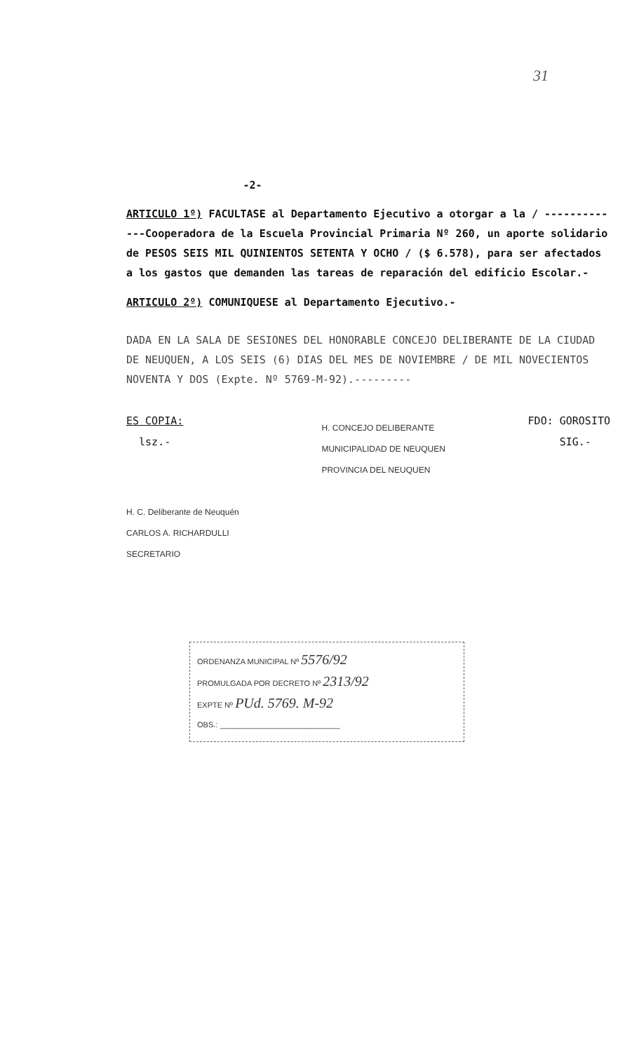31
-2-
ARTICULO 1º) FACULTASE al Departamento Ejecutivo a otorgar a la / -------------Cooperadora de la Escuela Provincial Primaria Nº 260, un aporte solidario de PESOS SEIS MIL QUINIENTOS SETENTA Y OCHO / ($ 6.578), para ser afectados a los gastos que demanden las tareas de reparación del edificio Escolar.-
ARTICULO 2º) COMUNIQUESE al Departamento Ejecutivo.-
DADA EN LA SALA DE SESIONES DEL HONORABLE CONCEJO DELIBERANTE DE LA CIUDAD DE NEUQUEN, A LOS SEIS (6) DIAS DEL MES DE NOVIEMBRE / DE MIL NOVECIENTOS NOVENTA Y DOS (Expte. Nº 5769-M-92).---------
ES COPIA:
lsz.-
H. C. Deliberante de Neuquén
CARLOS A. RICHARDULLI
SECRETARIO
H. CONCEJO DELIBERANTE
MUNICIPALIDAD DE NEUQUEN
PROVINCIA DEL NEUQUEN
FDO: GOROSITO
SIG.-
ORDENANZA MUNICIPAL Nº 5576/92
PROMULGADA POR DECRETO Nº 2313/92
EXPTE Nº PUd. 5769. M-92
OBS.: ____________________________